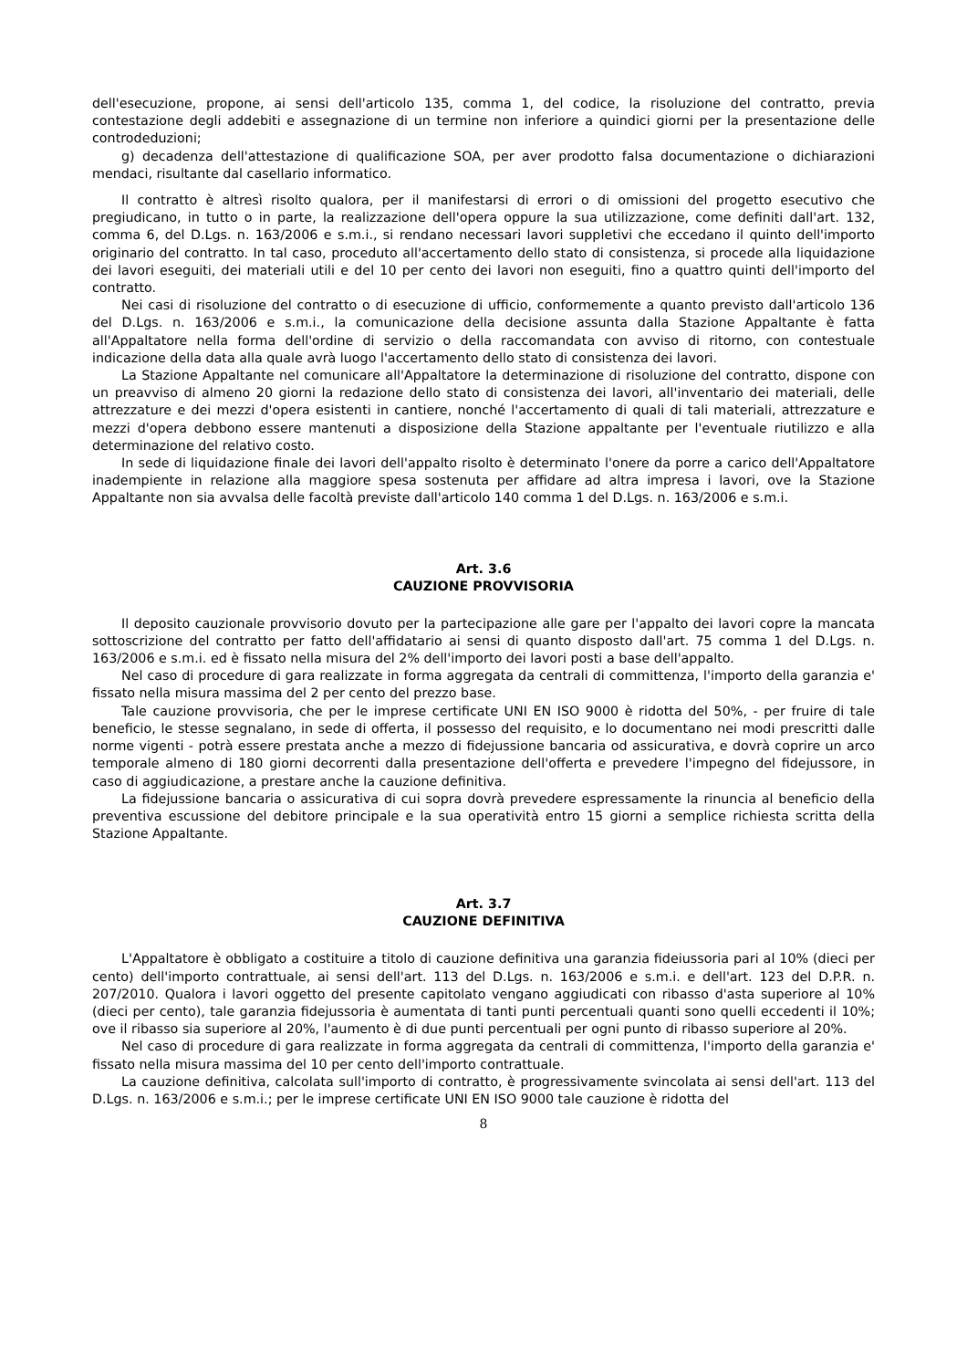dell'esecuzione, propone, ai sensi dell'articolo 135, comma 1, del codice, la risoluzione del contratto, previa contestazione degli addebiti e assegnazione di un termine non inferiore a quindici giorni per la presentazione delle controdeduzioni;
g) decadenza dell'attestazione di qualificazione SOA, per aver prodotto falsa documentazione o dichiarazioni mendaci, risultante dal casellario informatico.
Il contratto è altresì risolto qualora, per il manifestarsi di errori o di omissioni del progetto esecutivo che pregiudicano, in tutto o in parte, la realizzazione dell'opera oppure la sua utilizzazione, come definiti dall'art. 132, comma 6, del D.Lgs. n. 163/2006 e s.m.i., si rendano necessari lavori suppletivi che eccedano il quinto dell'importo originario del contratto. In tal caso, proceduto all'accertamento dello stato di consistenza, si procede alla liquidazione dei lavori eseguiti, dei materiali utili e del 10 per cento dei lavori non eseguiti, fino a quattro quinti dell'importo del contratto.
Nei casi di risoluzione del contratto o di esecuzione di ufficio, conformemente a quanto previsto dall'articolo 136 del D.Lgs. n. 163/2006 e s.m.i., la comunicazione della decisione assunta dalla Stazione Appaltante è fatta all'Appaltatore nella forma dell'ordine di servizio o della raccomandata con avviso di ritorno, con contestuale indicazione della data alla quale avrà luogo l'accertamento dello stato di consistenza dei lavori.
La Stazione Appaltante nel comunicare all'Appaltatore la determinazione di risoluzione del contratto, dispone con un preavviso di almeno 20 giorni la redazione dello stato di consistenza dei lavori, all'inventario dei materiali, delle attrezzature e dei mezzi d'opera esistenti in cantiere, nonché l'accertamento di quali di tali materiali, attrezzature e mezzi d'opera debbono essere mantenuti a disposizione della Stazione appaltante per l'eventuale riutilizzo e alla determinazione del relativo costo.
In sede di liquidazione finale dei lavori dell'appalto risolto è determinato l'onere da porre a carico dell'Appaltatore inadempiente in relazione alla maggiore spesa sostenuta per affidare ad altra impresa i lavori, ove la Stazione Appaltante non sia avvalsa delle facoltà previste dall'articolo 140 comma 1 del D.Lgs. n. 163/2006 e s.m.i.
Art. 3.6
CAUZIONE PROVVISORIA
Il deposito cauzionale provvisorio dovuto per la partecipazione alle gare per l'appalto dei lavori copre la mancata sottoscrizione del contratto per fatto dell'affidatario ai sensi di quanto disposto dall'art. 75 comma 1 del D.Lgs. n. 163/2006 e s.m.i. ed è fissato nella misura del 2% dell'importo dei lavori posti a base dell'appalto.
Nel caso di procedure di gara realizzate in forma aggregata da centrali di committenza, l'importo della garanzia e' fissato nella misura massima del 2 per cento del prezzo base.
Tale cauzione provvisoria, che per le imprese certificate UNI EN ISO 9000 è ridotta del 50%, - per fruire di tale beneficio, le stesse segnalano, in sede di offerta, il possesso del requisito, e lo documentano nei modi prescritti dalle norme vigenti - potrà essere prestata anche a mezzo di fidejussione bancaria od assicurativa, e dovrà coprire un arco temporale almeno di 180 giorni decorrenti dalla presentazione dell'offerta e prevedere l'impegno del fidejussore, in caso di aggiudicazione, a prestare anche la cauzione definitiva.
La fidejussione bancaria o assicurativa di cui sopra dovrà prevedere espressamente la rinuncia al beneficio della preventiva escussione del debitore principale e la sua operatività entro 15 giorni a semplice richiesta scritta della Stazione Appaltante.
Art. 3.7
CAUZIONE DEFINITIVA
L'Appaltatore è obbligato a costituire a titolo di cauzione definitiva una garanzia fideiussoria pari al 10% (dieci per cento) dell'importo contrattuale, ai sensi dell'art. 113 del D.Lgs. n. 163/2006 e s.m.i. e dell'art. 123 del D.P.R. n. 207/2010. Qualora i lavori oggetto del presente capitolato vengano aggiudicati con ribasso d'asta superiore al 10% (dieci per cento), tale garanzia fidejussoria è aumentata di tanti punti percentuali quanti sono quelli eccedenti il 10%; ove il ribasso sia superiore al 20%, l'aumento è di due punti percentuali per ogni punto di ribasso superiore al 20%.
Nel caso di procedure di gara realizzate in forma aggregata da centrali di committenza, l'importo della garanzia e' fissato nella misura massima del 10 per cento dell'importo contrattuale.
La cauzione definitiva, calcolata sull'importo di contratto, è progressivamente svincolata ai sensi dell'art. 113 del D.Lgs. n. 163/2006 e s.m.i.; per le imprese certificate UNI EN ISO 9000 tale cauzione è ridotta del
8